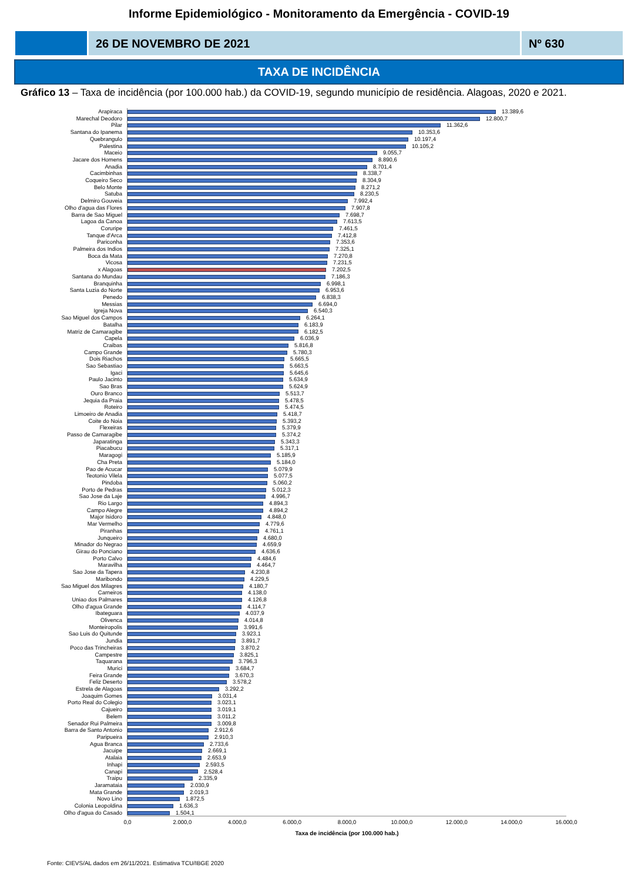Informe Epidemiológico - Monitoramento da Emergência - COVID-19
26 DE NOVEMBRO DE 2021 Nº 630
TAXA DE INCIDÊNCIA
Gráfico 13 – Taxa de incidência (por 100.000 hab.) da COVID-19, segundo município de residência. Alagoas, 2020 e 2021.
| Arapiraca | 13.389,6 |
| Marechal Deodoro | 12.800,7 |
| Pilar | 11.362,6 |
| Santana do Ipanema | 10.353,6 |
| Quebrangulo | 10.197,4 |
| Palestina | 10.105,2 |
| Maceio | 9.055,7 |
| Jacare dos Homens | 8.890,6 |
| Anadia | 8.701,4 |
| Cacimbinhas | 8.338,7 |
| Coqueiro Seco | 8.304,9 |
| Belo Monte | 8.271,2 |
| Satuba | 8.230,5 |
| Delmiro Gouveia | 7.992,4 |
| Olho d'agua das Flores | 7.907,8 |
| Barra de Sao Miguel | 7.698,7 |
| Lagoa da Canoa | 7.613,5 |
| Coruripe | 7.461,5 |
| Tanque d'Arca | 7.412,8 |
| Pariconha | 7.353,6 |
| Palmeira dos Indios | 7.325,1 |
| Boca da Mata | 7.270,8 |
| Vicosa | 7.231,5 |
| x Alagoas | 7.202,5 |
| Santana do Mundau | 7.186,3 |
| Branquinha | 6.998,1 |
| Santa Luzia do Norte | 6.953,6 |
| Penedo | 6.838,3 |
| Messias | 6.694,0 |
| Igreja Nova | 6.540,3 |
| Sao Miguel dos Campos | 6.264,1 |
| Batalha | 6.183,9 |
| Matriz de Camaragibe | 6.182,5 |
| Capela | 6.036,9 |
| Craibas | 5.816,8 |
| Campo Grande | 5.780,3 |
| Dois Riachos | 5.665,5 |
| Sao Sebastiao | 5.663,5 |
| Igaci | 5.645,6 |
| Paulo Jacinto | 5.634,9 |
| Sao Bras | 5.624,9 |
| Ouro Branco | 5.513,7 |
| Jequia da Praia | 5.478,5 |
| Roteiro | 5.474,5 |
| Limoeiro de Anadia | 5.418,7 |
| Coite do Noia | 5.393,2 |
| Flexeiras | 5.379,9 |
| Passo de Camaragibe | 5.374,2 |
| Japaratinga | 5.343,3 |
| Piacabucu | 5.317,1 |
| Maragogi | 5.185,9 |
| Cha Preta | 5.184,0 |
| Pao de Acucar | 5.079,9 |
| Teotonio Vilela | 5.077,5 |
| Pindoba | 5.060,2 |
| Porto de Pedras | 5.012,3 |
| Sao Jose da Laje | 4.996,7 |
| Rio Largo | 4.894,3 |
| Campo Alegre | 4.894,2 |
| Major Isidoro | 4.848,0 |
| Mar Vermelho | 4.779,6 |
| Piranhas | 4.761,1 |
| Junqueiro | 4.680,0 |
| Minador do Negrao | 4.659,9 |
| Girau do Ponciano | 4.636,6 |
| Porto Calvo | 4.484,6 |
| Maravilha | 4.464,7 |
| Sao Jose da Tapera | 4.230,8 |
| Maribondo | 4.229,5 |
| Sao Miguel dos Milagres | 4.180,7 |
| Carneiros | 4.138,0 |
| Uniao dos Palmares | 4.126,8 |
| Olho d'agua Grande | 4.114,7 |
| Ibateguara | 4.037,9 |
| Olivenca | 4.014,8 |
| Monteiropolis | 3.991,6 |
| Sao Luis do Quitunde | 3.923,1 |
| Jundia | 3.891,7 |
| Poco das Trincheiras | 3.870,2 |
| Campestre | 3.825,1 |
| Taquarana | 3.796,3 |
| Murici | 3.684,7 |
| Feira Grande | 3.670,3 |
| Feliz Deserto | 3.578,2 |
| Estrela de Alagoas | 3.292,2 |
| Joaquim Gomes | 3.031,4 |
| Porto Real do Colegio | 3.023,1 |
| Cajueiro | 3.019,1 |
| Belem | 3.011,2 |
| Senador Rui Palmeira | 3.009,8 |
| Barra de Santo Antonio | 2.912,6 |
| Paripueira | 2.910,3 |
| Agua Branca | 2.733,6 |
| Jacuipe | 2.669,1 |
| Atalaia | 2.653,9 |
| Inhapi | 2.593,5 |
| Canapi | 2.528,4 |
| Traipu | 2.335,9 |
| Jaramataia | 2.030,9 |
| Mata Grande | 2.019,3 |
| Novo Lino | 1.872,5 |
| Colonia Leopoldina | 1.636,3 |
| Olho d'agua do Casado | 1.504,1 |
0,0 2.000,0 4.000,0 6.000,0 8.000,0 10.000,0 12.000,0 14.000,0 16.000,0
Taxa de incidência (por 100.000 hab.)
Fonte: CIEVS/AL dados em 26/11/2021. Estimativa TCU/IBGE 2020